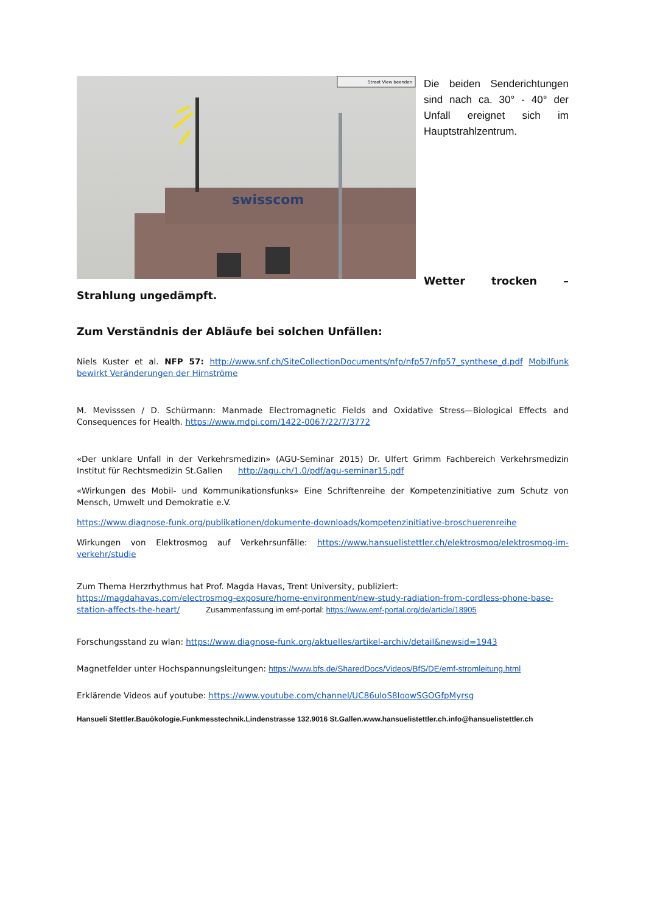swisscom
Street View beenden
Die beiden Senderichtungen sind nach ca. 30° - 40° der Unfall ereignet sich im Hauptstrahlzentrum.
Wetter trocken – Strahlung ungedämpft.
Zum Verständnis der Abläufe bei solchen Unfällen:
Niels Kuster et al. NFP 57: http://www.snf.ch/SiteCollectionDocuments/nfp/nfp57/nfp57_synthese_d.pdf Mobilfunk bewirkt Veränderungen der Hirnströme
M. Mevisssen / D. Schürmann: Manmade Electromagnetic Fields and Oxidative Stress—Biological Effects and Consequences for Health. https://www.mdpi.com/1422-0067/22/7/3772
«Der unklare Unfall in der Verkehrsmedizin» (AGU-Seminar 2015) Dr. Ulfert Grimm Fachbereich Verkehrsmedizin Institut für Rechtsmedizin St.Gallen http://agu.ch/1.0/pdf/agu-seminar15.pdf
«Wirkungen des Mobil- und Kommunikationsfunks» Eine Schriftenreihe der Kompetenzinitiative zum Schutz von Mensch, Umwelt und Demokratie e.V.
https://www.diagnose-funk.org/publikationen/dokumente-downloads/kompetenzinitiative-broschuerenreihe
Wirkungen von Elektrosmog auf Verkehrsunfälle: https://www.hansuelistettler.ch/elektrosmog/elektrosmog-im-verkehr/studie
Zum Thema Herzrhythmus hat Prof. Magda Havas, Trent University, publiziert:
https://magdahavas.com/electrosmog-exposure/home-environment/new-study-radiation-from-cordless-phone-base-station-affects-the-heart/ Zusammenfassung im emf-portal: https://www.emf-portal.org/de/article/18905
Forschungsstand zu wlan: https://www.diagnose-funk.org/aktuelles/artikel-archiv/detail&newsid=1943
Magnetfelder unter Hochspannungsleitungen: https://www.bfs.de/SharedDocs/Videos/BfS/DE/emf-stromleitung.html
Erklärende Videos auf youtube: https://www.youtube.com/channel/UC86uloS8IoowSGOGfpMyrsg
Hansueli Stettler.Bauökologie.Funkmesstechnik.Lindenstrasse 132.9016 St.Gallen.www.hansuelistettler.ch.info@hansuelistettler.ch